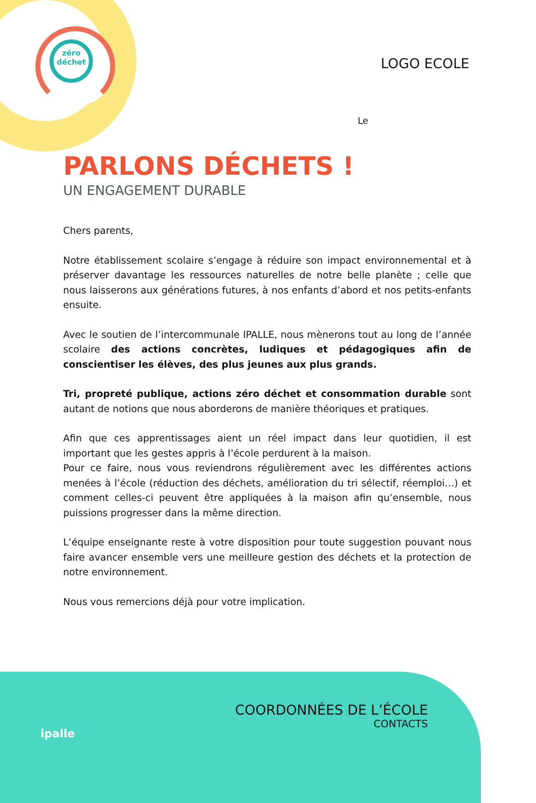zéro
déchet
LOGO ECOLE
Le
PARLONS DÉCHETS !
UN ENGAGEMENT DURABLE
Chers parents,
Notre établissement scolaire s’engage à réduire son impact environnemental et à préserver davantage les ressources naturelles de notre belle planète ; celle que nous laisserons aux générations futures, à nos enfants d’abord et nos petits-enfants ensuite.
Avec le soutien de l’intercommunale IPALLE, nous mènerons tout au long de l’année scolaire des actions concrètes, ludiques et pédagogiques afin de conscientiser les élèves, des plus jeunes aux plus grands.
Tri, propreté publique, actions zéro déchet et consommation durable sont autant de notions que nous aborderons de manière théoriques et pratiques.
Afin que ces apprentissages aient un réel impact dans leur quotidien, il est important que les gestes appris à l’école perdurent à la maison.
Pour ce faire, nous vous reviendrons régulièrement avec les différentes actions menées à l’école (réduction des déchets, amélioration du tri sélectif, réemploi…) et comment celles-ci peuvent être appliquées à la maison afin qu’ensemble, nous puissions progresser dans la même direction.
L’équipe enseignante reste à votre disposition pour toute suggestion pouvant nous faire avancer ensemble vers une meilleure gestion des déchets et la protection de notre environnement.
Nous vous remercions déjà pour votre implication.
ipalle
COORDONNÉES DE L’ÉCOLE
CONTACTS